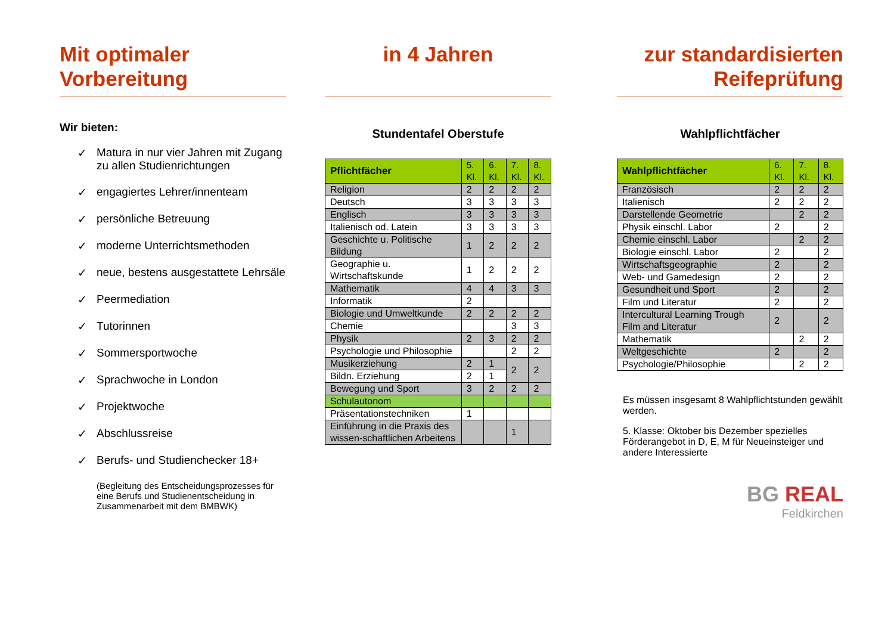Mit optimaler Vorbereitung
Wir bieten:
✓ Matura in nur vier Jahren mit Zugang zu allen Studienrichtungen
✓ engagiertes Lehrer/innenteam
✓ persönliche Betreuung
✓ moderne Unterrichtsmethoden
✓ neue, bestens ausgestattete Lehrsäle
✓ Peermediation
✓ Tutorinnen
✓ Sommersportwoche
✓ Sprachwoche in London
✓ Projektwoche
✓ Abschlussreise
✓ Berufs- und Studienchecker 18+
(Begleitung des Entscheidungsprozesses für eine Berufs und Studienentscheidung in Zusammenarbeit mit dem BMBWK)
in 4 Jahren
Stundentafel Oberstufe
| Pflichtfächer | 5. Kl. | 6. Kl. | 7. Kl. | 8. Kl. |
| --- | --- | --- | --- | --- |
| Religion | 2 | 2 | 2 | 2 |
| Deutsch | 3 | 3 | 3 | 3 |
| Englisch | 3 | 3 | 3 | 3 |
| Italienisch od. Latein | 3 | 3 | 3 | 3 |
| Geschichte u. Politische Bildung | 1 | 2 | 2 | 2 |
| Geographie u. Wirtschaftskunde | 1 | 2 | 2 | 2 |
| Mathematik | 4 | 4 | 3 | 3 |
| Informatik | 2 | | | |
| Biologie und Umweltkunde | 2 | 2 | 2 | 2 |
| Chemie | | | 3 | 3 |
| Physik | 2 | 3 | 2 | 2 |
| Psychologie und Philosophie | | | 2 | 2 |
| Musikerziehung | 2 | 1 | 2 | 2 |
| Bildn. Erziehung | 2 | 1 | | |
| Bewegung und Sport | 3 | 2 | 2 | 2 |
| Schulautonom | | | | |
| Präsentationstechniken | 1 | | | |
| Einführung in die Praxis des wissen-schaftlichen Arbeitens | | | 1 | |
zur standardisierten Reifeprüfung
Wahlpflichtfächer
| Wahlpflichtfächer | 6. Kl. | 7. Kl. | 8. Kl. |
| --- | --- | --- | --- |
| Französisch | 2 | 2 | 2 |
| Italienisch | 2 | 2 | 2 |
| Darstellende Geometrie | | 2 | 2 |
| Physik einschl. Labor | 2 | | 2 |
| Chemie einschl. Labor | | 2 | 2 |
| Biologie einschl. Labor | 2 | | 2 |
| Wirtschaftsgeographie | 2 | | 2 |
| Web- und Gamedesign | 2 | | 2 |
| Gesundheit und Sport | 2 | | 2 |
| Film und Literatur | 2 | | 2 |
| Intercultural Learning Trough Film and Literatur | 2 | | 2 |
| Mathematik | | 2 | 2 |
| Weltgeschichte | 2 | | 2 |
| Psychologie/Philosophie | | 2 | 2 |
Es müssen insgesamt 8 Wahlpflichtstunden gewählt werden.
5. Klasse: Oktober bis Dezember spezielles Förderangebot in D, E, M für Neueinsteiger und andere Interessierte
BG REAL
Feldkirchen